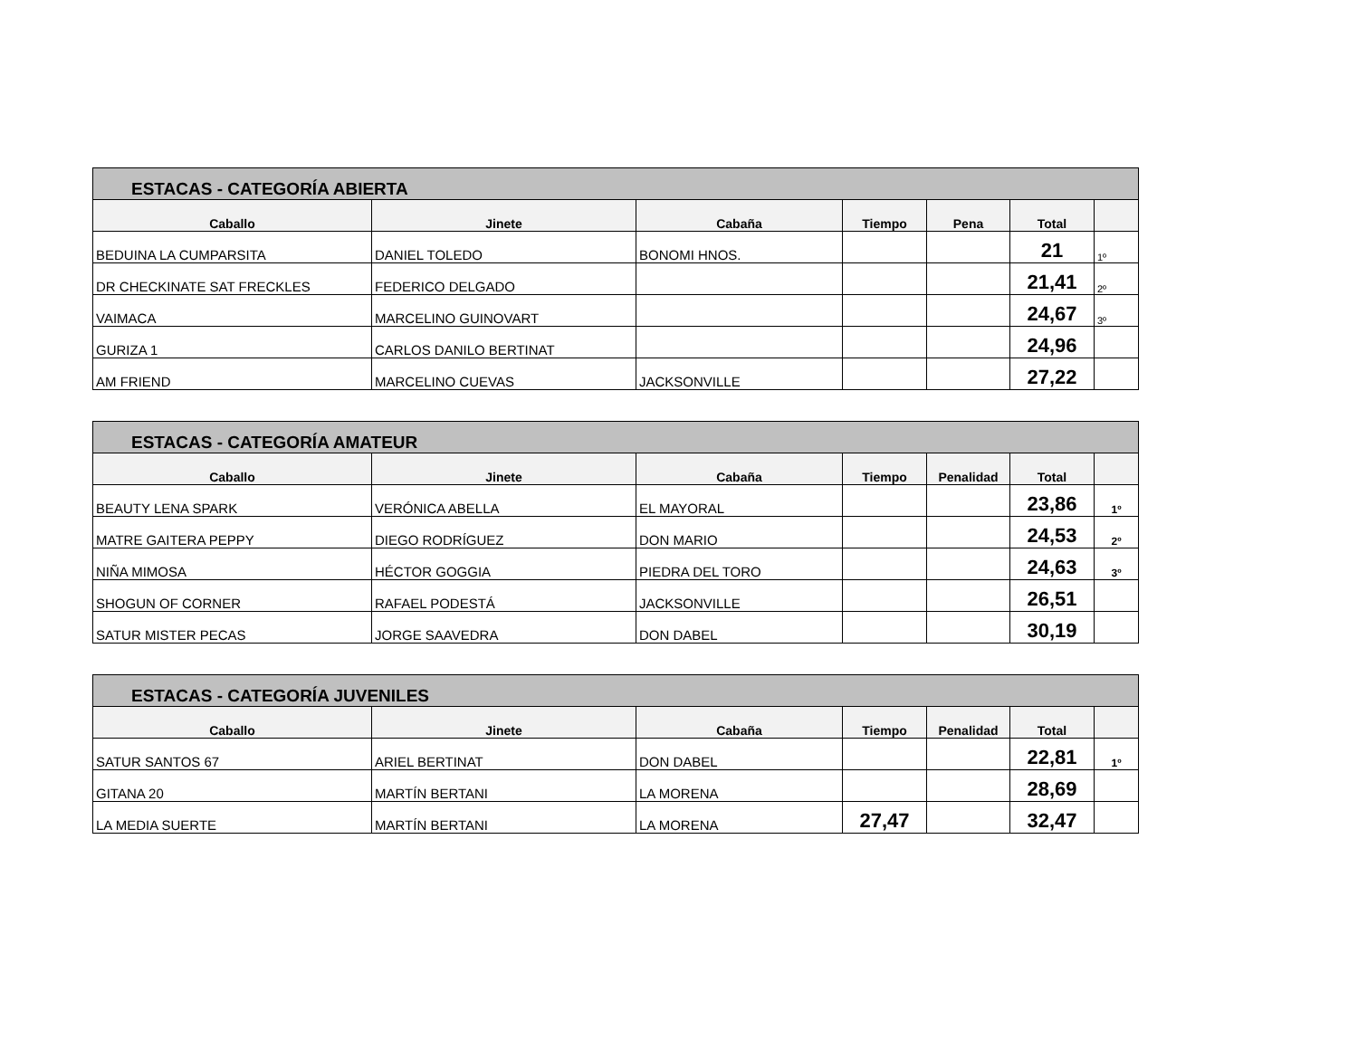| ESTACAS - CATEGORÍA ABIERTA | | | | | | |
| Caballo | Jinete | Cabaña | Tiempo | Pena | Total | |
| BEDUINA LA CUMPARSITA | DANIEL TOLEDO | BONOMI HNOS. | | | 21 | 1º |
| DR CHECKINATE SAT FRECKLES | FEDERICO DELGADO | | | | 21,41 | 2º |
| VAIMACA | MARCELINO GUINOVART | | | | 24,67 | 3º |
| GURIZA 1 | CARLOS DANILO BERTINAT | | | | 24,96 | |
| AM FRIEND | MARCELINO CUEVAS | JACKSONVILLE | | | 27,22 | |
| ESTACAS - CATEGORÍA AMATEUR | | | | | | |
| Caballo | Jinete | Cabaña | Tiempo | Penalidad | Total | |
| BEAUTY LENA SPARK | VERÓNICA ABELLA | EL MAYORAL | | | 23,86 | 1º |
| MATRE GAITERA PEPPY | DIEGO RODRÍGUEZ | DON MARIO | | | 24,53 | 2º |
| NIÑA MIMOSA | HÉCTOR GOGGIA | PIEDRA DEL TORO | | | 24,63 | 3º |
| SHOGUN OF CORNER | RAFAEL PODESTÁ | JACKSONVILLE | | | 26,51 | |
| SATUR MISTER PECAS | JORGE SAAVEDRA | DON DABEL | | | 30,19 | |
| ESTACAS - CATEGORÍA JUVENILES | | | | | | |
| Caballo | Jinete | Cabaña | Tiempo | Penalidad | Total | |
| SATUR SANTOS 67 | ARIEL BERTINAT | DON DABEL | | | 22,81 | 1º |
| GITANA 20 | MARTÍN BERTANI | LA MORENA | | | 28,69 | |
| LA MEDIA SUERTE | MARTÍN BERTANI | LA MORENA | 27,47 | | 32,47 | |